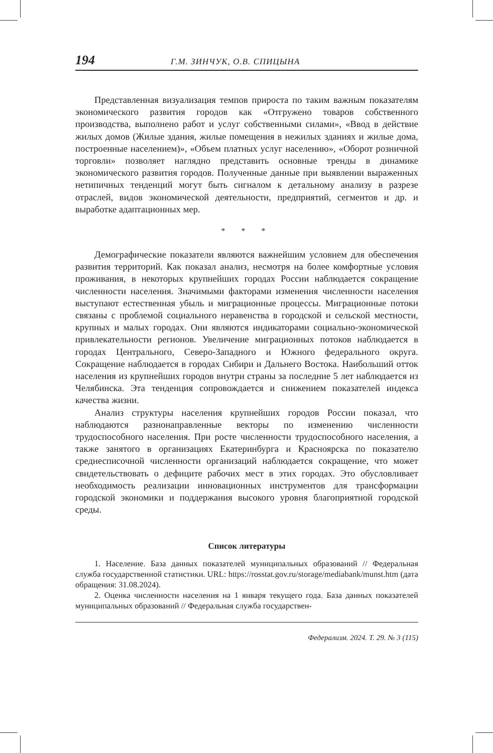194 Г.М. ЗИНЧУК, О.В. СПИЦЫНА
Представленная визуализация темпов прироста по таким важным показателям экономического развития городов как «Отгружено товаров собственного производства, выполнено работ и услуг собственными силами», «Ввод в действие жилых домов (Жилые здания, жилые помещения в нежилых зданиях и жилые дома, построенные населением)», «Объем платных услуг населению», «Оборот розничной торговли» позволяет наглядно представить основные тренды в динамике экономического развития городов. Полученные данные при выявлении выраженных нетипичных тенденций могут быть сигналом к детальному анализу в разрезе отраслей, видов экономической деятельности, предприятий, сегментов и др. и выработке адаптационных мер.
* * *
Демографические показатели являются важнейшим условием для обеспечения развития территорий. Как показал анализ, несмотря на более комфортные условия проживания, в некоторых крупнейших городах России наблюдается сокращение численности населения. Значимыми факторами изменения численности населения выступают естественная убыль и миграционные процессы. Миграционные потоки связаны с проблемой социального неравенства в городской и сельской местности, крупных и малых городах. Они являются индикаторами социально-экономической привлекательности регионов. Увеличение миграционных потоков наблюдается в городах Центрального, Северо-Западного и Южного федерального округа. Сокращение наблюдается в городах Сибири и Дальнего Востока. Наибольший отток населения из крупнейших городов внутри страны за последние 5 лет наблюдается из Челябинска. Эта тенденция сопровождается и снижением показателей индекса качества жизни.
Анализ структуры населения крупнейших городов России показал, что наблюдаются разнонаправленные векторы по изменению численности трудоспособного населения. При росте численности трудоспособного населения, а также занятого в организациях Екатеринбурга и Красноярска по показателю среднесписочной численности организаций наблюдается сокращение, что может свидетельствовать о дефиците рабочих мест в этих городах. Это обусловливает необходимость реализации инновационных инструментов для трансформации городской экономики и поддержания высокого уровня благоприятной городской среды.
Список литературы
1. Население. База данных показателей муниципальных образований // Федеральная служба государственной статистики. URL: https://rosstat.gov.ru/storage/mediabank/munst.htm (дата обращения: 31.08.2024).
2. Оценка численности населения на 1 января текущего года. База данных показателей муниципальных образований // Федеральная служба государствен-
Федерализм. 2024. Т. 29. № 3 (115)